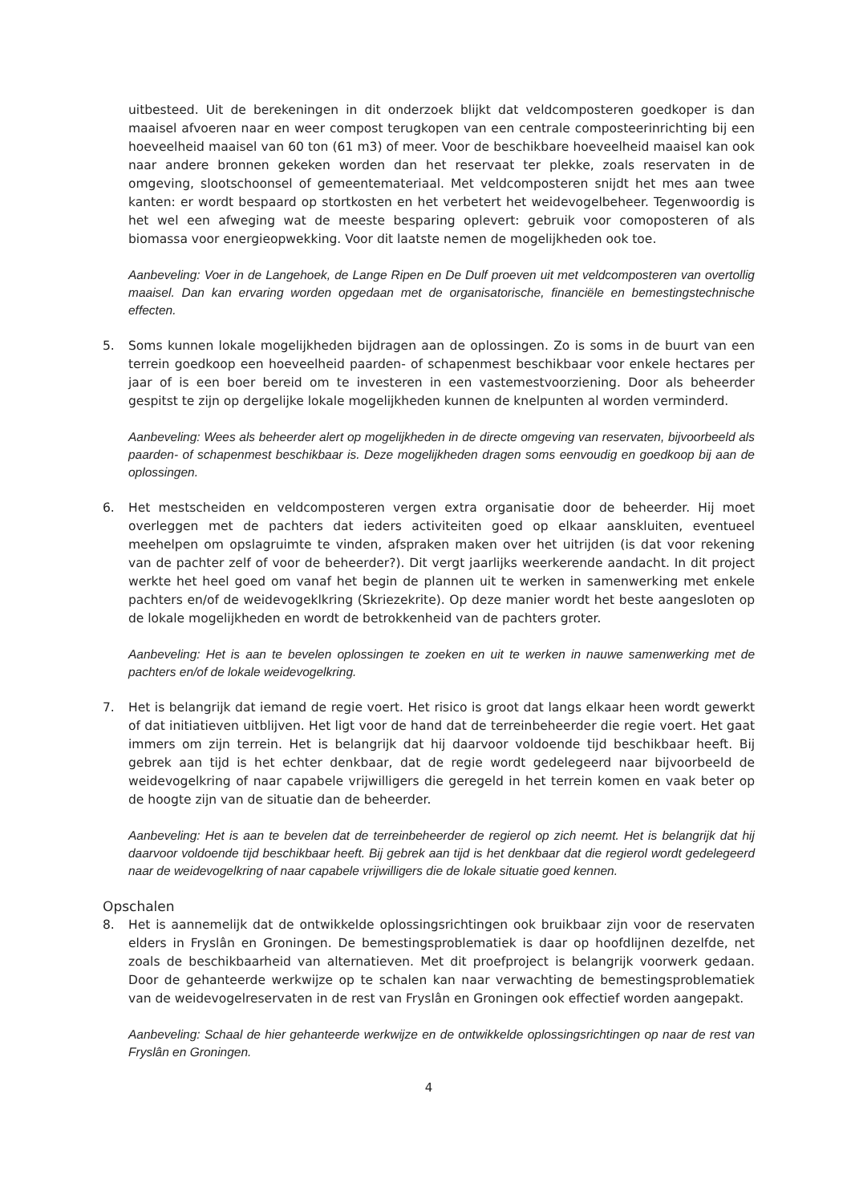uitbesteed. Uit de berekeningen in dit onderzoek blijkt dat veldcomposteren goedkoper is dan maaisel afvoeren naar en weer compost terugkopen van een centrale composteerinrichting bij een hoeveelheid maaisel van 60 ton (61 m3) of meer. Voor de beschikbare hoeveelheid maaisel kan ook naar andere bronnen gekeken worden dan het reservaat ter plekke, zoals reservaten in de omgeving, slootschoonsel of gemeentemateriaal. Met veldcomposteren snijdt het mes aan twee kanten: er wordt bespaard op stortkosten en het verbetert het weidevogelbeheer. Tegenwoordig is het wel een afweging wat de meeste besparing oplevert: gebruik voor comoposteren of als biomassa voor energieopwekking. Voor dit laatste nemen de mogelijkheden ook toe.
Aanbeveling: Voer in de Langehoek, de Lange Ripen en De Dulf proeven uit met veldcomposteren van overtollig maaisel. Dan kan ervaring worden opgedaan met de organisatorische, financiële en bemestingstechnische effecten.
5. Soms kunnen lokale mogelijkheden bijdragen aan de oplossingen. Zo is soms in de buurt van een terrein goedkoop een hoeveelheid paarden- of schapenmest beschikbaar voor enkele hectares per jaar of is een boer bereid om te investeren in een vastemestvoorziening. Door als beheerder gespitst te zijn op dergelijke lokale mogelijkheden kunnen de knelpunten al worden verminderd.
Aanbeveling: Wees als beheerder alert op mogelijkheden in de directe omgeving van reservaten, bijvoorbeeld als paarden- of schapenmest beschikbaar is. Deze mogelijkheden dragen soms eenvoudig en goedkoop bij aan de oplossingen.
6. Het mestscheiden en veldcomposteren vergen extra organisatie door de beheerder. Hij moet overleggen met de pachters dat ieders activiteiten goed op elkaar aanskluiten, eventueel meehelpen om opslagruimte te vinden, afspraken maken over het uitrijden (is dat voor rekening van de pachter zelf of voor de beheerder?). Dit vergt jaarlijks weerkerende aandacht. In dit project werkte het heel goed om vanaf het begin de plannen uit te werken in samenwerking met enkele pachters en/of de weidevogeklkring (Skriezekrite). Op deze manier wordt het beste aangesloten op de lokale mogelijkheden en wordt de betrokkenheid van de pachters groter.
Aanbeveling: Het is aan te bevelen oplossingen te zoeken en uit te werken in nauwe samenwerking met de pachters en/of de lokale weidevogelkring.
7. Het is belangrijk dat iemand de regie voert. Het risico is groot dat langs elkaar heen wordt gewerkt of dat initiatieven uitblijven. Het ligt voor de hand dat de terreinbeheerder die regie voert. Het gaat immers om zijn terrein. Het is belangrijk dat hij daarvoor voldoende tijd beschikbaar heeft. Bij gebrek aan tijd is het echter denkbaar, dat de regie wordt gedelegeerd naar bijvoorbeeld de weidevogelkring of naar capabele vrijwilligers die geregeld in het terrein komen en vaak beter op de hoogte zijn van de situatie dan de beheerder.
Aanbeveling: Het is aan te bevelen dat de terreinbeheerder de regierol op zich neemt. Het is belangrijk dat hij daarvoor voldoende tijd beschikbaar heeft. Bij gebrek aan tijd is het denkbaar dat die regierol wordt gedelegeerd naar de weidevogelkring of naar capabele vrijwilligers die de lokale situatie goed kennen.
Opschalen
8. Het is aannemelijk dat de ontwikkelde oplossingsrichtingen ook bruikbaar zijn voor de reservaten elders in Fryslân en Groningen. De bemestingsproblematiek is daar op hoofdlijnen dezelfde, net zoals de beschikbaarheid van alternatieven. Met dit proefproject is belangrijk voorwerk gedaan. Door de gehanteerde werkwijze op te schalen kan naar verwachting de bemestingsproblematiek van de weidevogelreservaten in de rest van Fryslân en Groningen ook effectief worden aangepakt.
Aanbeveling: Schaal de hier gehanteerde werkwijze en de ontwikkelde oplossingsrichtingen op naar de rest van Fryslân en Groningen.
4